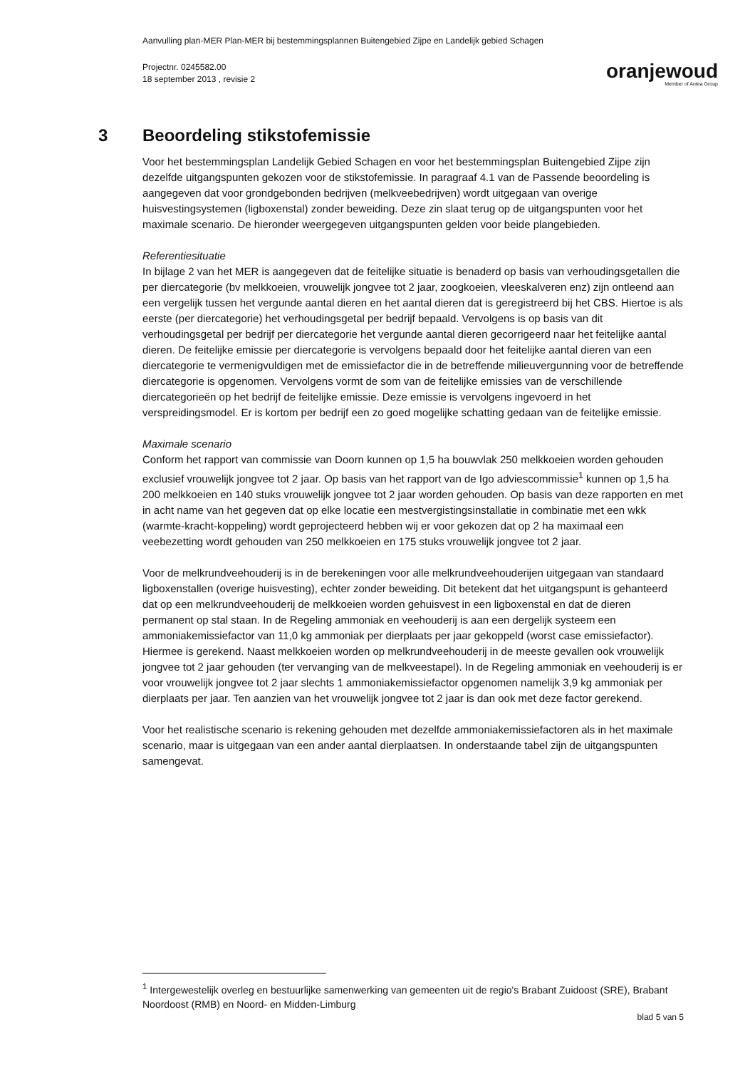Aanvulling plan-MER Plan-MER bij bestemmingsplannen Buitengebied Zijpe en Landelijk gebied Schagen
Projectnr. 0245582.00
18 september 2013 , revisie 2
oranjewoud
Member of Antea Group
3 Beoordeling stikstofemissie
Voor het bestemmingsplan Landelijk Gebied Schagen en voor het bestemmingsplan Buitengebied Zijpe zijn dezelfde uitgangspunten gekozen voor de stikstofemissie. In paragraaf 4.1 van de Passende beoordeling is aangegeven dat voor grondgebonden bedrijven (melkveebedrijven) wordt uitgegaan van overige huisvestingsystemen (ligboxenstal) zonder beweiding. Deze zin slaat terug op de uitgangspunten voor het maximale scenario. De hieronder weergegeven uitgangspunten gelden voor beide plangebieden.
Referentiesituatie
In bijlage 2 van het MER is aangegeven dat de feitelijke situatie is benaderd op basis van verhoudingsgetallen die per diercategorie (bv melkkoeien, vrouwelijk jongvee tot 2 jaar, zoogkoeien, vleeskalveren enz) zijn ontleend aan een vergelijk tussen het vergunde aantal dieren en het aantal dieren dat is geregistreerd bij het CBS. Hiertoe is als eerste (per diercategorie) het verhoudingsgetal per bedrijf bepaald. Vervolgens is op basis van dit verhoudingsgetal per bedrijf per diercategorie het vergunde aantal dieren gecorrigeerd naar het feitelijke aantal dieren. De feitelijke emissie per diercategorie is vervolgens bepaald door het feitelijke aantal dieren van een diercategorie te vermenigvuldigen met de emissiefactor die in de betreffende milieuvergunning voor de betreffende diercategorie is opgenomen. Vervolgens vormt de som van de feitelijke emissies van de verschillende diercategorieën op het bedrijf de feitelijke emissie. Deze emissie is vervolgens ingevoerd in het verspreidingsmodel. Er is kortom per bedrijf een zo goed mogelijke schatting gedaan van de feitelijke emissie.
Maximale scenario
Conform het rapport van commissie van Doorn kunnen op 1,5 ha bouwvlak 250 melkkoeien worden gehouden exclusief vrouwelijk jongvee tot 2 jaar. Op basis van het rapport van de Igo adviescommissie<sup>1</sup> kunnen op 1,5 ha 200 melkkoeien en 140 stuks vrouwelijk jongvee tot 2 jaar worden gehouden. Op basis van deze rapporten en met in acht name van het gegeven dat op elke locatie een mestvergistingsinstallatie in combinatie met een wkk (warmte-kracht-koppeling) wordt geprojecteerd hebben wij er voor gekozen dat op 2 ha maximaal een veebezetting wordt gehouden van 250 melkkoeien en 175 stuks vrouwelijk jongvee tot 2 jaar.
Voor de melkrundveehouderij is in de berekeningen voor alle melkrundveehouderijen uitgegaan van standaard ligboxenstallen (overige huisvesting), echter zonder beweiding. Dit betekent dat het uitgangspunt is gehanteerd dat op een melkrundveehouderij de melkkoeien worden gehuisvest in een ligboxenstal en dat de dieren permanent op stal staan. In de Regeling ammoniak en veehouderij is aan een dergelijk systeem een ammoniakemissiefactor van 11,0 kg ammoniak per dierplaats per jaar gekoppeld (worst case emissiefactor). Hiermee is gerekend. Naast melkkoeien worden op melkrundveehouderij in de meeste gevallen ook vrouwelijk jongvee tot 2 jaar gehouden (ter vervanging van de melkveestapel). In de Regeling ammoniak en veehouderij is er voor vrouwelijk jongvee tot 2 jaar slechts 1 ammoniakemissiefactor opgenomen namelijk 3,9 kg ammoniak per dierplaats per jaar. Ten aanzien van het vrouwelijk jongvee tot 2 jaar is dan ook met deze factor gerekend.
Voor het realistische scenario is rekening gehouden met dezelfde ammoniakemissiefactoren als in het maximale scenario, maar is uitgegaan van een ander aantal dierplaatsen. In onderstaande tabel zijn de uitgangspunten samengevat.
<sup>1</sup> Intergewestelijk overleg en bestuurlijke samenwerking van gemeenten uit de regio's Brabant Zuidoost (SRE), Brabant Noordoost (RMB) en Noord- en Midden-Limburg
blad 5 van 5